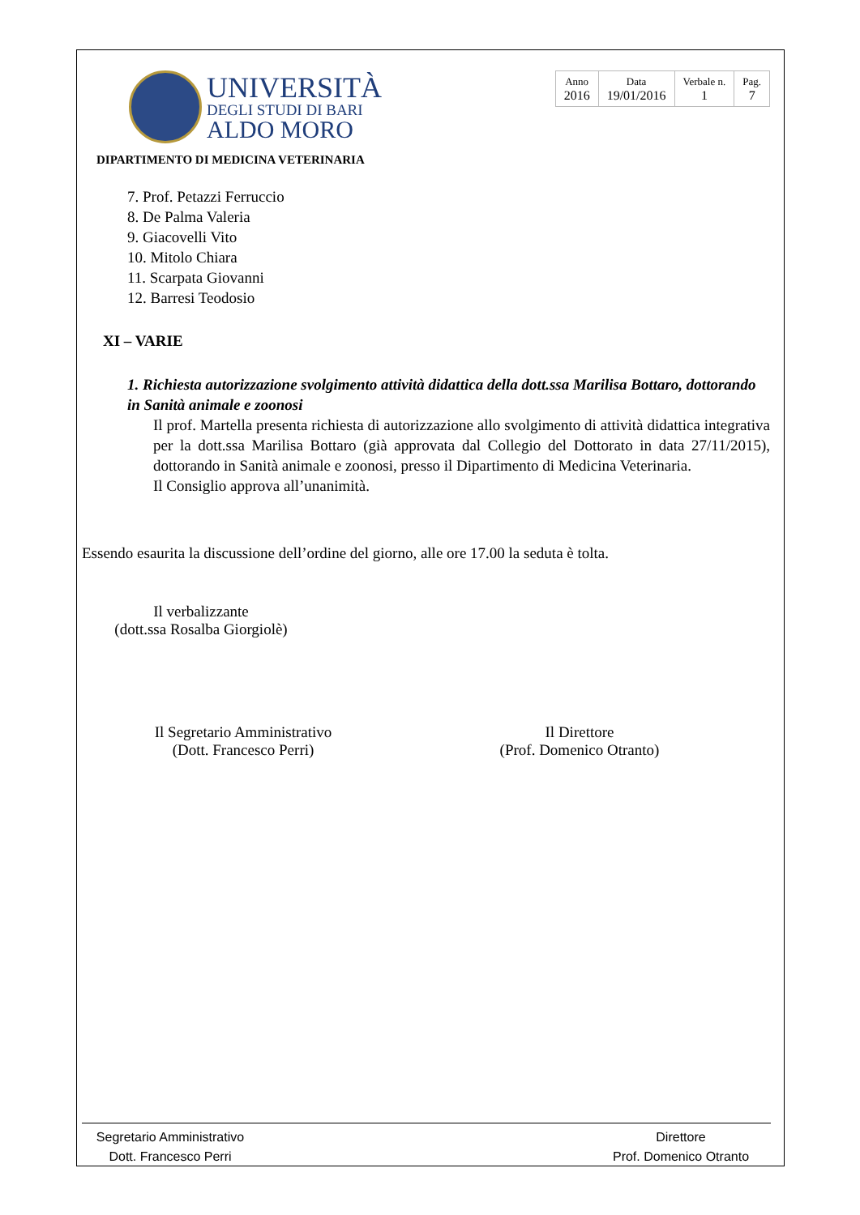UNIVERSITÀ
DEGLI STUDI DI BARI
ALDO MORO
| Anno 2016 | Data 19/01/2016 | Verbale n. 1 | Pag. 7 |
DIPARTIMENTO DI MEDICINA VETERINARIA
7. Prof. Petazzi Ferruccio
8. De Palma Valeria
9. Giacovelli Vito
10. Mitolo Chiara
11. Scarpata Giovanni
12. Barresi Teodosio
XI – VARIE
1. Richiesta autorizzazione svolgimento attività didattica della dott.ssa Marilisa Bottaro, dottorando in Sanità animale e zoonosi
Il prof. Martella presenta richiesta di autorizzazione allo svolgimento di attività didattica integrativa per la dott.ssa Marilisa Bottaro (già approvata dal Collegio del Dottorato in data 27/11/2015), dottorando in Sanità animale e zoonosi, presso il Dipartimento di Medicina Veterinaria.
Il Consiglio approva all’unanimità.
Essendo esaurita la discussione dell’ordine del giorno, alle ore 17.00 la seduta è tolta.
Il verbalizzante
(dott.ssa Rosalba Giorgiolè)
Il Segretario Amministrativo
(Dott. Francesco Perri)
Il Direttore
(Prof. Domenico Otranto)
Segretario Amministrativo
Dott. Francesco Perri
Direttore
Prof. Domenico Otranto